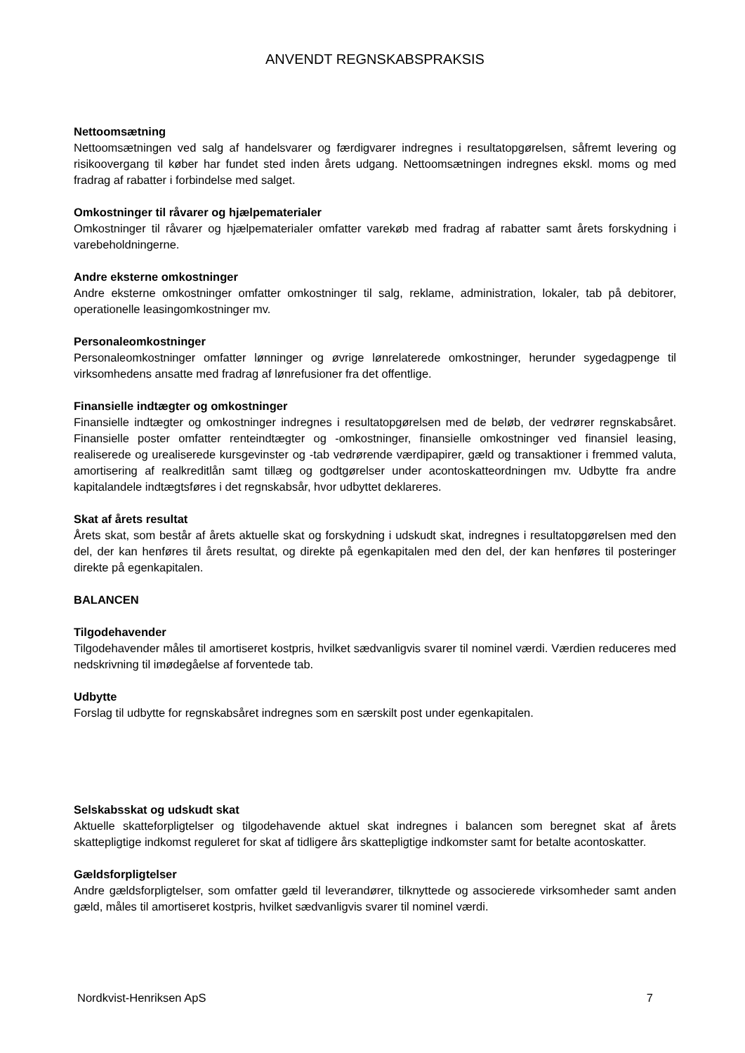ANVENDT REGNSKABSPRAKSIS
Nettoomsætning
Nettoomsætningen ved salg af handelsvarer og færdigvarer indregnes i resultatopgørelsen, såfremt levering og risikoovergang til køber har fundet sted inden årets udgang. Nettoomsætningen indregnes ekskl. moms og med fradrag af rabatter i forbindelse med salget.
Omkostninger til råvarer og hjælpematerialer
Omkostninger til råvarer og hjælpematerialer omfatter varekøb med fradrag af rabatter samt årets forskydning i varebeholdningerne.
Andre eksterne omkostninger
Andre eksterne omkostninger omfatter omkostninger til salg, reklame, administration, lokaler, tab på debitorer, operationelle leasingomkostninger mv.
Personaleomkostninger
Personaleomkostninger omfatter lønninger og øvrige lønrelaterede omkostninger, herunder sygedagpenge til virksomhedens ansatte med fradrag af lønrefusioner fra det offentlige.
Finansielle indtægter og omkostninger
Finansielle indtægter og omkostninger indregnes i resultatopgørelsen med de beløb, der vedrører regnskabsåret. Finansielle poster omfatter renteindtægter og -omkostninger, finansielle omkostninger ved finansiel leasing, realiserede og urealiserede kursgevinster og -tab vedrørende værdipapirer, gæld og transaktioner i fremmed valuta, amortisering af realkreditlån samt tillæg og godtgørelser under acontoskatteordningen mv. Udbytte fra andre kapitalandele indtægtsføres i det regnskabsår, hvor udbyttet deklareres.
Skat af årets resultat
Årets skat, som består af årets aktuelle skat og forskydning i udskudt skat, indregnes i resultatopgørelsen med den del, der kan henføres til årets resultat, og direkte på egenkapitalen med den del, der kan henføres til posteringer direkte på egenkapitalen.
BALANCEN
Tilgodehavender
Tilgodehavender måles til amortiseret kostpris, hvilket sædvanligvis svarer til nominel værdi. Værdien reduceres med nedskrivning til imødegåelse af forventede tab.
Udbytte
Forslag til udbytte for regnskabsåret indregnes som en særskilt post under egenkapitalen.
Selskabsskat og udskudt skat
Aktuelle skatteforpligtelser og tilgodehavende aktuel skat indregnes i balancen som beregnet skat af årets skattepligtige indkomst reguleret for skat af tidligere års skattepligtige indkomster samt for betalte acontoskatter.
Gældsforpligtelser
Andre gældsforpligtelser, som omfatter gæld til leverandører, tilknyttede og associerede virksomheder samt anden gæld, måles til amortiseret kostpris, hvilket sædvanligvis svarer til nominel værdi.
Nordkvist-Henriksen ApS 7